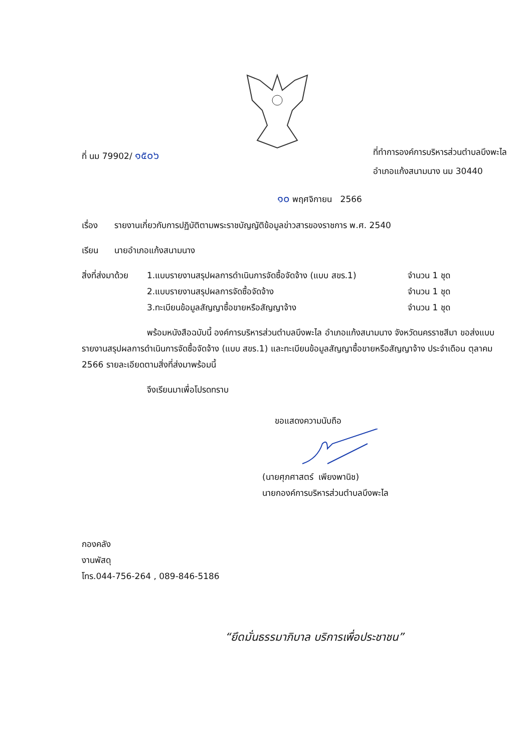ที่ นม 79902/ ๑๕๐๖
ที่ทำการองค์การบริหารส่วนตำบลบึงพะไล
อำเภอแก้งสนามนาง นม 30440
๑๐ พฤศจิกายน 2566
เรื่อง รายงานเกี่ยวกับการปฏิบัติตามพระราชบัญญัติข้อมูลข่าวสารของราชการ พ.ศ. 2540
เรียน นายอำเภอแก้งสนามนาง
| สิ่งที่ส่งมาด้วย | 1.แบบรายงานสรุปผลการดำเนินการจัดซื้อจัดจ้าง (แบบ สขร.1) | จำนวน 1 ชุด |
| | 2.แบบรายงานสรุปผลการจัดซื้อจัดจ้าง | จำนวน 1 ชุด |
| | 3.ทะเบียนข้อมูลสัญญาซื้อขายหรือสัญญาจ้าง | จำนวน 1 ชุด |
พร้อมหนังสือฉบับนี้ องค์การบริหารส่วนตำบลบึงพะไล อำเภอแก้งสนามนาง จังหวัดนครราชสีมา ขอส่งแบบรายงานสรุปผลการดำเนินการจัดซื้อจัดจ้าง (แบบ สขร.1) และทะเบียนข้อมูลสัญญาซื้อขายหรือสัญญาจ้าง ประจำเดือน ตุลาคม 2566 รายละเอียดตามสิ่งที่ส่งมาพร้อมนี้
จึงเรียนมาเพื่อโปรดทราบ
ขอแสดงความนับถือ
(นายศุภศาสตร์ เพียงพานิช)
นายกองค์การบริหารส่วนตำบลบึงพะไล
กองคลัง
งานพัสดุ
โทร.044-756-264 , 089-846-5186
“ยึดมั่นธรรมาภิบาล บริการเพื่อประชาชน”